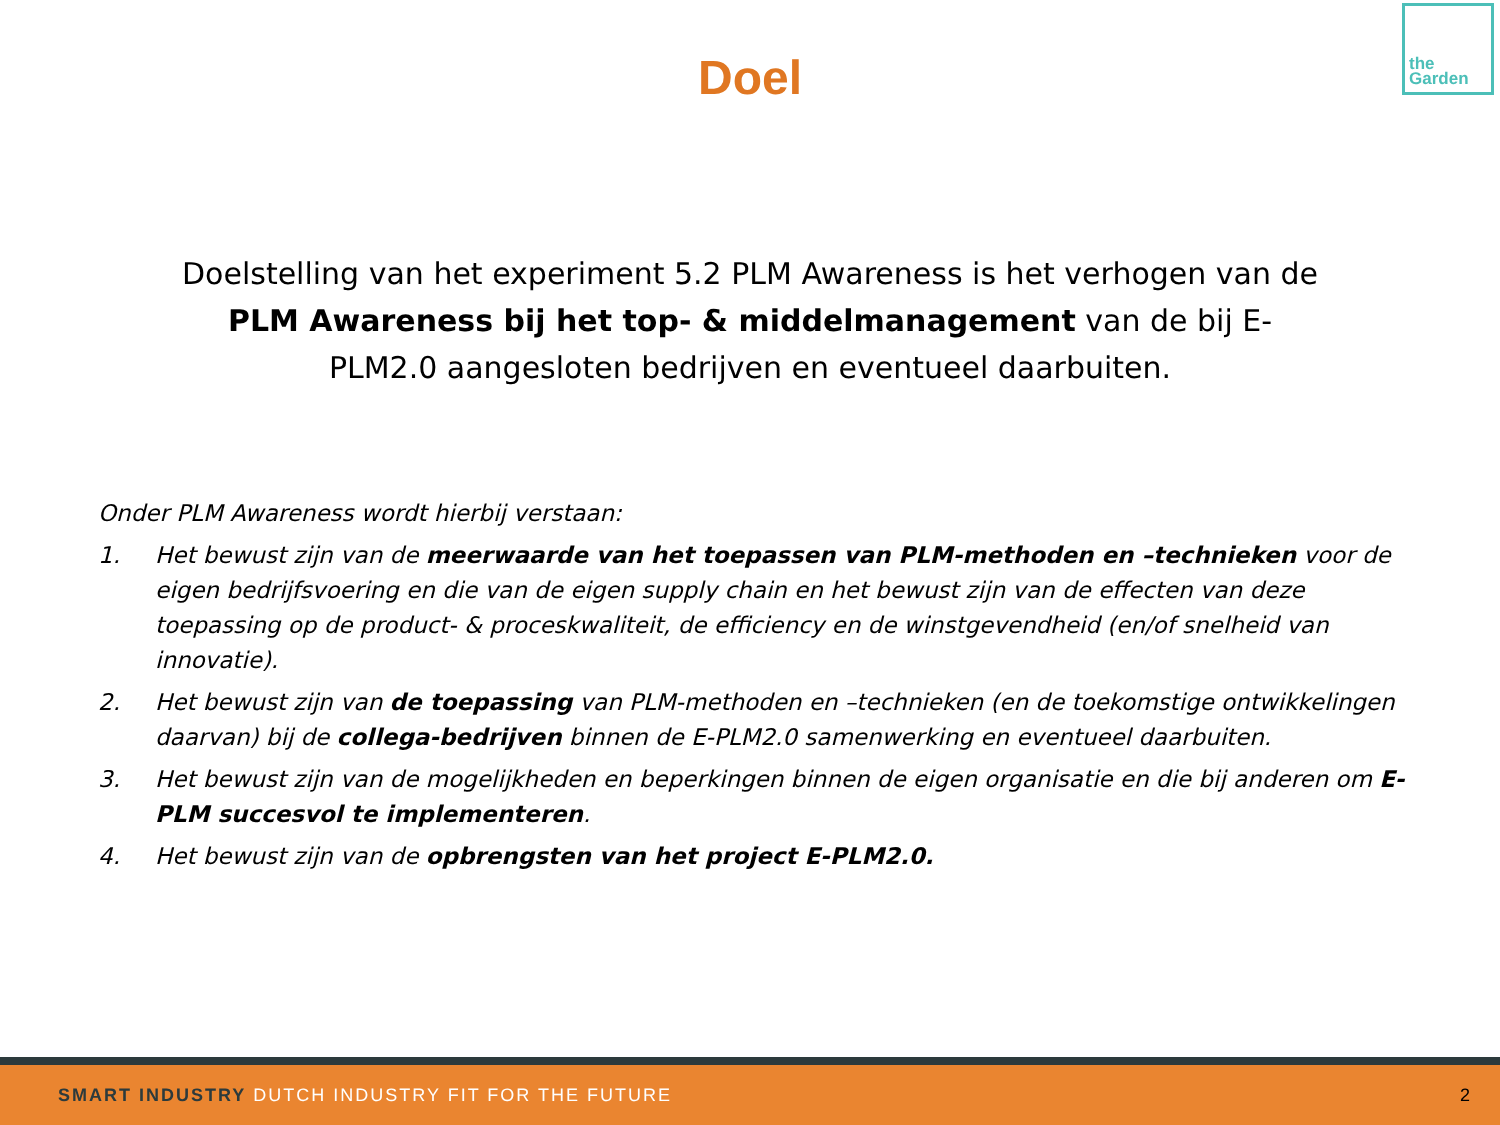the
Garden
Doel
Doelstelling van het experiment 5.2 PLM Awareness is het verhogen van de PLM Awareness bij het top- & middelmanagement van de bij E-PLM2.0 aangesloten bedrijven en eventueel daarbuiten.
Onder PLM Awareness wordt hierbij verstaan:
1. Het bewust zijn van de meerwaarde van het toepassen van PLM-methoden en –technieken voor de eigen bedrijfsvoering en die van de eigen supply chain en het bewust zijn van de effecten van deze toepassing op de product- & proceskwaliteit, de efficiency en de winstgevendheid (en/of snelheid van innovatie).
2. Het bewust zijn van de toepassing van PLM-methoden en –technieken (en de toekomstige ontwikkelingen daarvan) bij de collega-bedrijven binnen de E-PLM2.0 samenwerking en eventueel daarbuiten.
3. Het bewust zijn van de mogelijkheden en beperkingen binnen de eigen organisatie en die bij anderen om E-PLM succesvol te implementeren.
4. Het bewust zijn van de opbrengsten van het project E-PLM2.0.
SMART INDUSTRY DUTCH INDUSTRY FIT FOR THE FUTURE 2